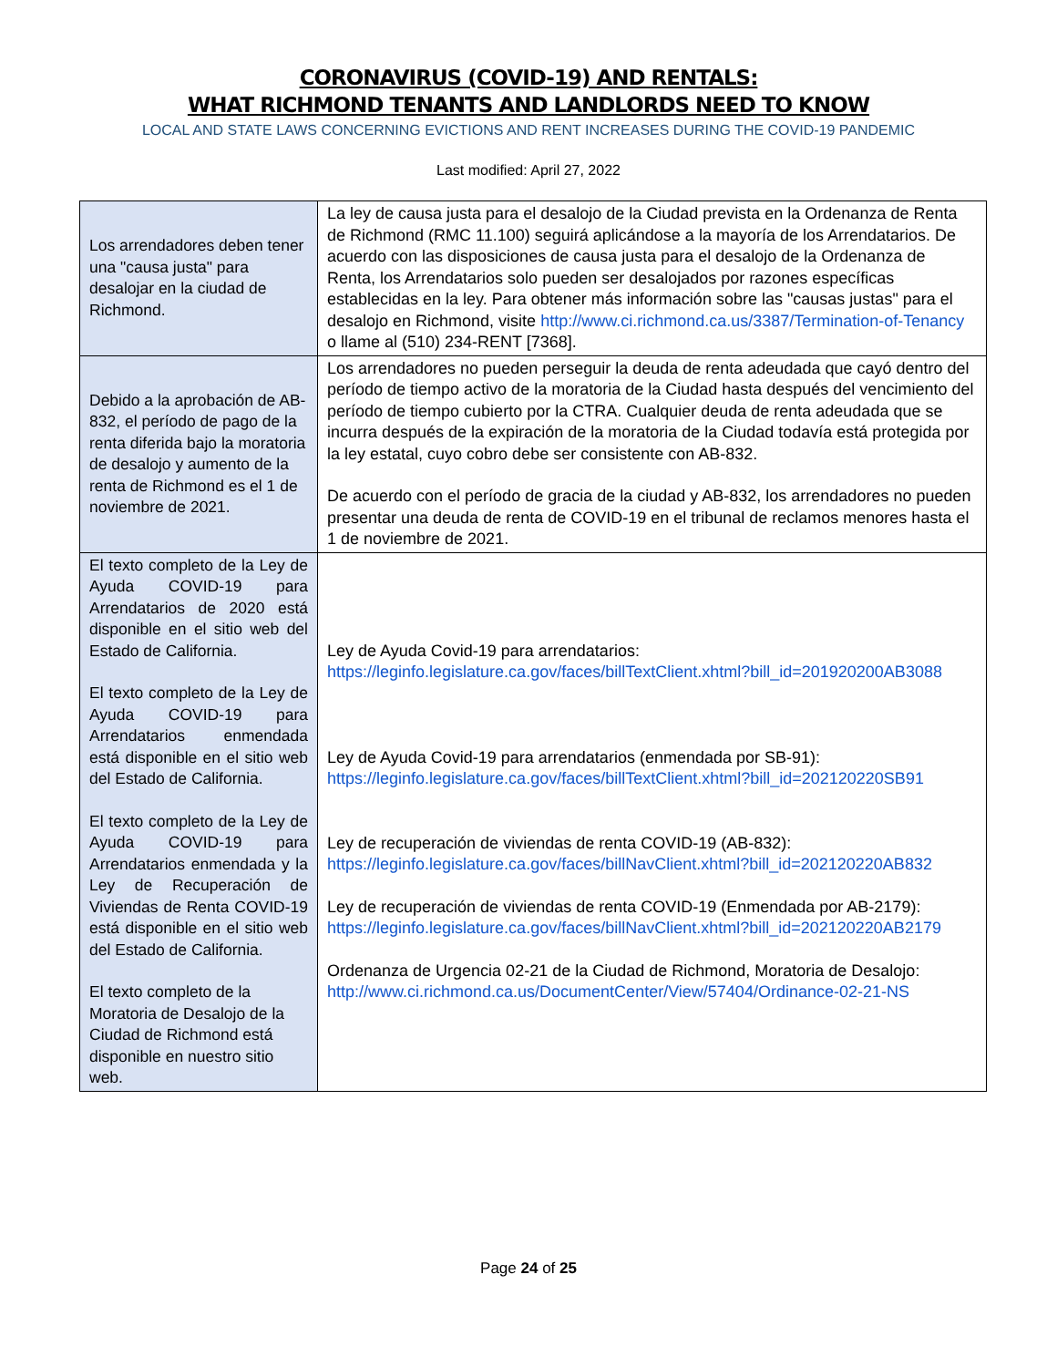CORONAVIRUS (COVID-19) AND RENTALS:
WHAT RICHMOND TENANTS AND LANDLORDS NEED TO KNOW
LOCAL AND STATE LAWS CONCERNING EVICTIONS AND RENT INCREASES DURING THE COVID-19 PANDEMIC
Last modified: April 27, 2022
| Los arrendadores deben tener una "causa justa" para desalojar en la ciudad de Richmond. | La ley de causa justa para el desalojo de la Ciudad prevista en la Ordenanza de Renta de Richmond (RMC 11.100) seguirá aplicándose a la mayoría de los Arrendatarios. De acuerdo con las disposiciones de causa justa para el desalojo de la Ordenanza de Renta, los Arrendatarios solo pueden ser desalojados por razones específicas establecidas en la ley. Para obtener más información sobre las "causas justas" para el desalojo en Richmond, visite http://www.ci.richmond.ca.us/3387/Termination-of-Tenancy o llame al (510) 234-RENT [7368]. |
| Debido a la aprobación de AB-832, el período de pago de la renta diferida bajo la moratoria de desalojo y aumento de la renta de Richmond es el 1 de noviembre de 2021. | Los arrendadores no pueden perseguir la deuda de renta adeudada que cayó dentro del período de tiempo activo de la moratoria de la Ciudad hasta después del vencimiento del período de tiempo cubierto por la CTRA. Cualquier deuda de renta adeudada que se incurra después de la expiración de la moratoria de la Ciudad todavía está protegida por la ley estatal, cuyo cobro debe ser consistente con AB-832. De acuerdo con el período de gracia de la ciudad y AB-832, los arrendadores no pueden presentar una deuda de renta de COVID-19 en el tribunal de reclamos menores hasta el 1 de noviembre de 2021. |
| El texto completo de la Ley de Ayuda COVID-19 para Arrendatarios de 2020 está disponible en el sitio web del Estado de California. El texto completo de la Ley de Ayuda COVID-19 para Arrendatarios enmendada está disponible en el sitio web del Estado de California. El texto completo de la Ley de Ayuda COVID-19 para Arrendatarios enmendada y la Ley de Recuperación de Viviendas de Renta COVID-19 está disponible en el sitio web del Estado de California. El texto completo de la Moratoria de Desalojo de la Ciudad de Richmond está disponible en nuestro sitio web. | Ley de Ayuda Covid-19 para arrendatarios: https://leginfo.legislature.ca.gov/faces/billTextClient.xhtml?bill_id=201920200AB3088 Ley de Ayuda Covid-19 para arrendatarios (enmendada por SB-91): https://leginfo.legislature.ca.gov/faces/billTextClient.xhtml?bill_id=202120220SB91 Ley de recuperación de viviendas de renta COVID-19 (AB-832): https://leginfo.legislature.ca.gov/faces/billNavClient.xhtml?bill_id=202120220AB832 Ley de recuperación de viviendas de renta COVID-19 (Enmendada por AB-2179): https://leginfo.legislature.ca.gov/faces/billNavClient.xhtml?bill_id=202120220AB2179 Ordenanza de Urgencia 02-21 de la Ciudad de Richmond, Moratoria de Desalojo: http://www.ci.richmond.ca.us/DocumentCenter/View/57404/Ordinance-02-21-NS |
Page 24 of 25